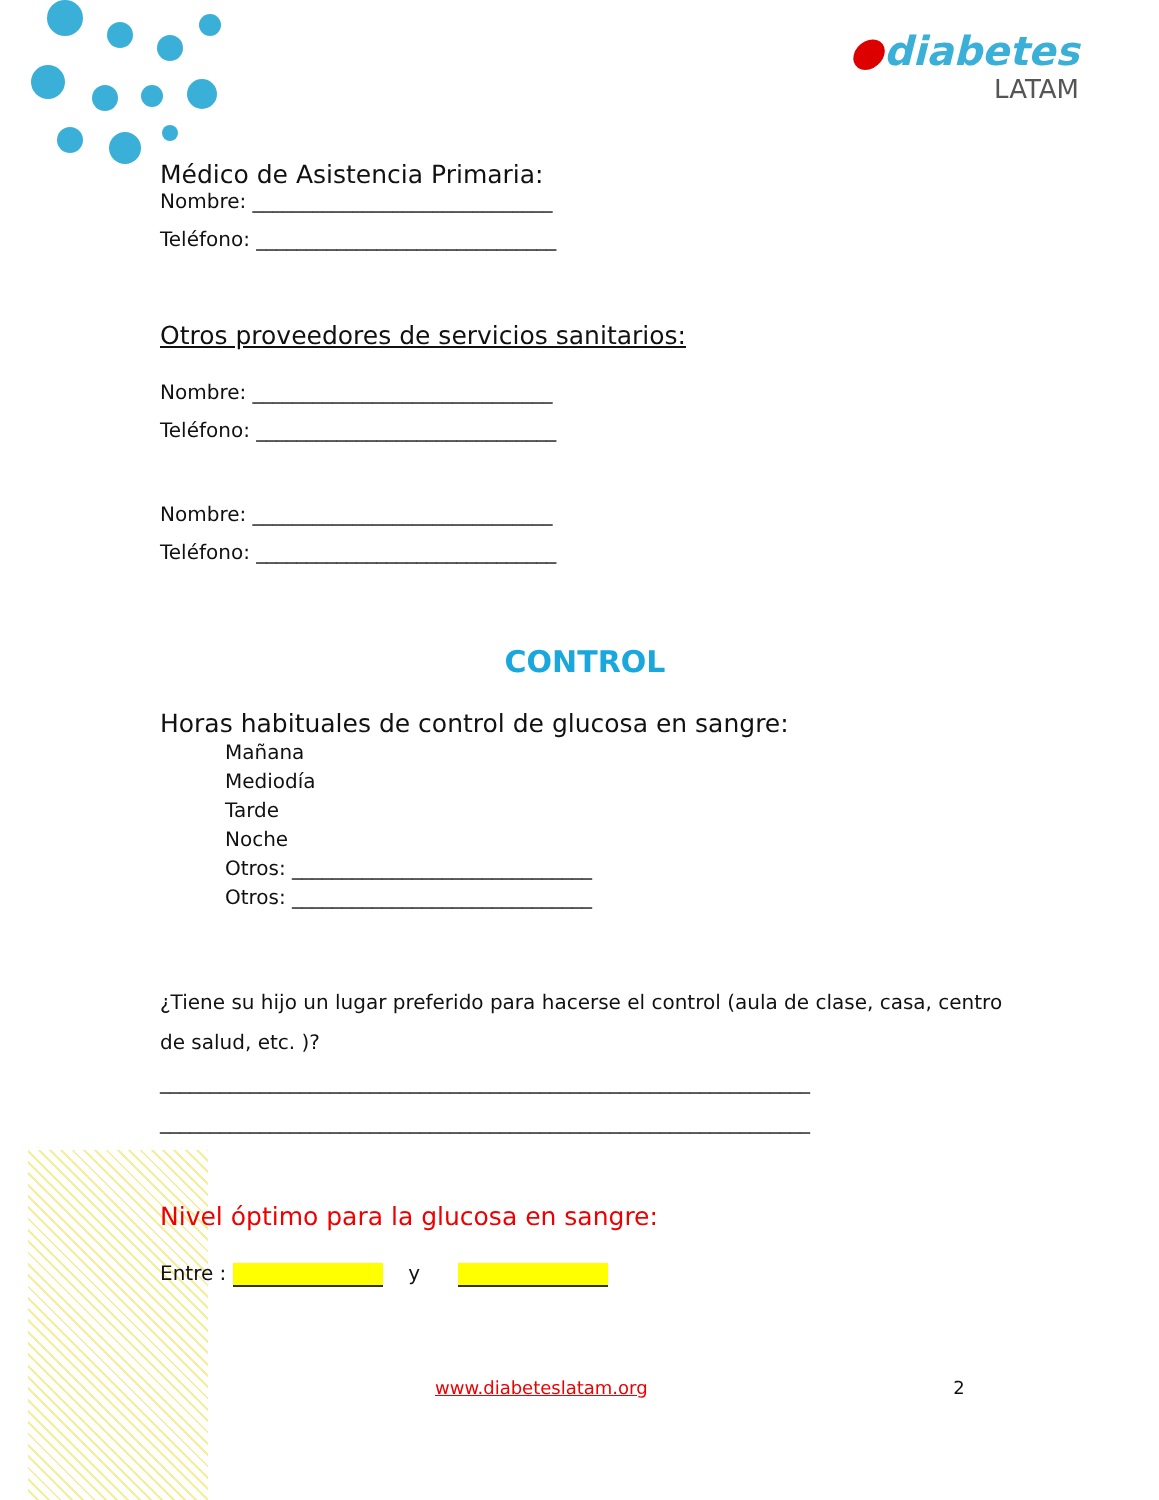●diabetes
LATAM
Médico de Asistencia Primaria:
Nombre: ______________________________
Teléfono: ______________________________
Otros proveedores de servicios sanitarios:
Nombre: ______________________________
Teléfono: ______________________________
Nombre: ______________________________
Teléfono: ______________________________
CONTROL
Horas habituales de control de glucosa en sangre:
Mañana
Mediodía
Tarde
Noche
Otros: ______________________________
Otros: ______________________________
¿Tiene su hijo un lugar preferido para hacerse el control (aula de clase, casa, centro de salud, etc. )?
_________________________________________________________________
_________________________________________________________________
Nivel óptimo para la glucosa en sangre:
Entre : y
www.diabeteslatam.org 2